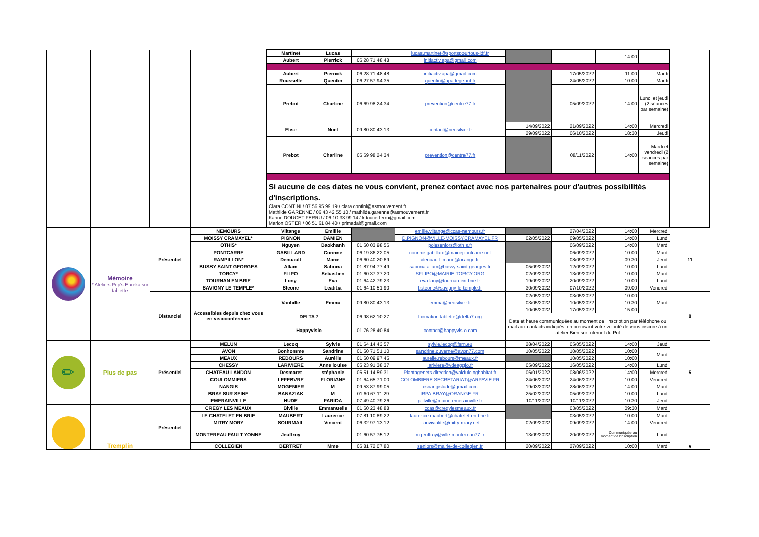| | | | | Martinet | Lucas | | lucas.martinet@sportspourtous-idf.fr | | | 14:00 | | |
| | | | | Aubert | Pierrick | 06 28 71 48 48 | initiactiv.apa@gmail.com | | | | | |
| | | | | Aubert | Pierrick | 06 28 71 48 48 | initiactiv.apa@gmail.com | | 17/05/2022 | 11:00 | Mardi | |
| | | | | Rousselle | Quentin | 06 27 57 94 35 | quentin@apadegeant.fr | | 24/05/2022 | 10:00 | Mardi | |
| | | | | Prebot | Charline | 06 69 98 24 34 | prevention@centre77.fr | | 05/09/2022 | 14:00 | Lundi et jeudi (2 séances par semaine) | |
| | | | | Elise | Noel | 09 80 80 43 13 | contact@neosilver.fr | 14/09/2022 | 21/09/2022 | 14:00 | Mercredi | |
| | | | | | | | | 29/09/2022 | 06/10/2022 | 18:30 | Jeudi | |
| | | | | Prebot | Charline | 06 69 98 24 34 | prevention@centre77.fr | | 08/11/2022 | 14:00 | Mardi et vendredi (2 séances par semaine) | |
| | | | | Si aucune de ces dates ne vous convient, prenez contact avec nos partenaires pour d'autres possibilités d'inscriptions. Clara CONTINI / 07 56 95 99 19 / clara.contini@asmouvement.fr Mathilde GARENNE / 06 43 42 55 10 / mathilde.garenne@asmouvement.fr Karine DOUCET FERRU / 06 10 33 99 14 / kdoucetferru@gmail.com Marion OSTER / 06 51 61 84 40 / primadal@gmail.com | | | | | | | | |
| | Mémoire * Ateliers Pep's Eureka sur tablette | Présentiel | NEMOURS | Viltange | Emlilie | | emilie.viltange@ccas-nemours.fr | | 27/04/2022 | 14:00 | Mercredi | 11 |
| | | | MOISSY CRAMAYEL* | PIGNON | DAMIEN | | D.PIGNON@VILLE-MOISSYCRAMAYEL.FR | 02/05/2022 | 09/05/2022 | 14:00 | Lundi | |
| | | | OTHIS* | Nguyen | Baokhanh | 01 60 03 98 56 | poleseniors@othis.fr | | 06/09/2022 | 14:00 | Mardi | |
| | | | PONTCARRE | GABILLARD | Corinne | 06 19 86 22 05 | corinne.gabillard@mairiepontcarre.net | | 06/09/2022 | 10:00 | Mardi | |
| | | | RAMPILLON* | Denuault | Marie | 06 60 40 20 69 | denuault_marie@orange.fr | | 08/09/2022 | 09:30 | Jeudi | |
| | | | BUSSY SAINT GEORGES | Allam | Sabrina | 01 87 94 77 49 | sabrina.allam@bussy-saint-georges.fr | 05/09/2022 | 12/09/2022 | 10:00 | Lundi | |
| | | | TORCY* | FLIPO | Sebastien | 01 60 37 37 20 | SFLIPO@MAIRIE-TORCY.ORG | 02/09/2022 | 13/09/2022 | 10:00 | Mardi | |
| | | | TOURNAN EN BRIE | Lony | Eva | 01 64 42 79 23 | eva.lony@tournan-en-brie.fr | 19/09/2022 | 20/09/2022 | 10:00 | Lundi | |
| | | | SAVIGNY LE TEMPLE* | Steone | Leatitia | 01 64 10 51 90 | l.steone@savigny-le-temple.fr | 30/09/2022 | 07/10/2022 | 09:00 | Vendredi | |
| | | Distanciel | Accessibles depuis chez vous en visioconférence | Vanhille | Emma | 09 80 80 43 13 | emma@neosilver.fr | 02/05/2022 | 03/05/2022 | 10:00 | Mardi | 8 |
| | | | | | | | | 03/05/2022 | 10/05/2022 | 10:30 | | |
| | | | | | | | | 10/05/2022 | 17/05/2022 | 15:00 | | |
| | | | | DELTA 7 | | 06 98 62 10 27 | formation.tablette@delta7.org | Date et heure communiquées au moment de l'inscription par téléphone ou mail aux contacts indiqués, en précisant votre volonté de vous inscrire à un atelier Bien sur internet du Prif | | | | |
| | | | | Happyvisio | | 01 76 28 40 84 | contact@happyvisio.com | | | | | |
| ✏ | Plus de pas | Présentiel | MELUN | Lecoq | Sylvie | 01 64 14 43 57 | sylvie.lecoq@fsm.eu | 28/04/2022 | 05/05/2022 | 14:00 | Jeudi | 5 |
| | | | AVON | Bonhomme | Sandrine | 01 60 71 51 10 | sandrine.duverne@avon77.com | 10/05/2022 | 10/05/2022 | 10:00 | Mardi | |
| | | | MEAUX | REBOURS | Aurélie | 01 60 09 97 45 | aurelie.rebours@meaux.fr | | 10/05/2022 | 10:00 | | |
| | | | CHESSY | LARIVIERE | Anne louise | 06 23 91 38 37 | lariviere@vdeagglo.fr | 05/09/2022 | 16/05/2022 | 14:00 | Lundi | |
| | | | CHATEAU LANDON | Desmaret | stéphanie | 06 51 14 59 31 | Plantagenets.direction@valduloinghabitat.fr | 06/01/2022 | 08/06/2022 | 14:00 | Mercredi | |
| | | | COULOMMIERS | LEFEBVRE | FLORIANE | 01 64 65 71 00 | COLOMBIERE.SECRETARIAT@ARPAVIE.FR | 24/06/2022 | 24/06/2022 | 10:00 | Vendredi | |
| | | | NANGIS | MOGENIER | M | 09 53 87 99 05 | csnangislude@gmail.com | 19/03/2022 | 28/06/2022 | 14:00 | Mardi | |
| | | | BRAY SUR SEINE | BANAZIAK | M | 01 60 67 11 29 | RPA.BRAY@ORANGE.FR | 25/02/2022 | 05/09/2022 | 10:00 | Lundi | |
| | | | EMERAINVILLE | HUDE | FARIDA | 07 49 40 79 26 | polville@mairie-emerainville.fr | 10/11/2022 | 10/11/2022 | 10:30 | Jeudi | |
| | Tremplin | Présentiel | CREGY LES MEAUX | Biville | Emmanuelle | 01 60 23 48 88 | ccas@cregylesmeaux.fr | | 03/05/2022 | 09:30 | Mardi | 5 |
| | | | LE CHATELET EN BRIE | MAUBERT | Laurence | 07 81 10 89 22 | laurence.maubert@chatelet-en-brie.fr | | 03/05/2022 | 10:00 | Mardi | |
| | | | MITRY MORY | SOURMAIL | Vincent | 06 32 97 13 12 | convivialite@mitry-mory.net | 02/09/2022 | 09/09/2022 | 14:00 | Vendredi | |
| | | | MONTEREAU FAULT YONNE | Jeuffroy | | 01 60 57 75 12 | m.jeuffroy@ville-montereau77.fr | 13/09/2022 | 20/09/2022 | Communiquée au moment de l'inscription | Lundi | |
| | | | COLLEGIEN | BERTRET | Mme | 06 81 72 07 80 | seniors@mairie-de-collegien.fr | 20/09/2022 | 27/09/2022 | 10:00 | Mardi | |